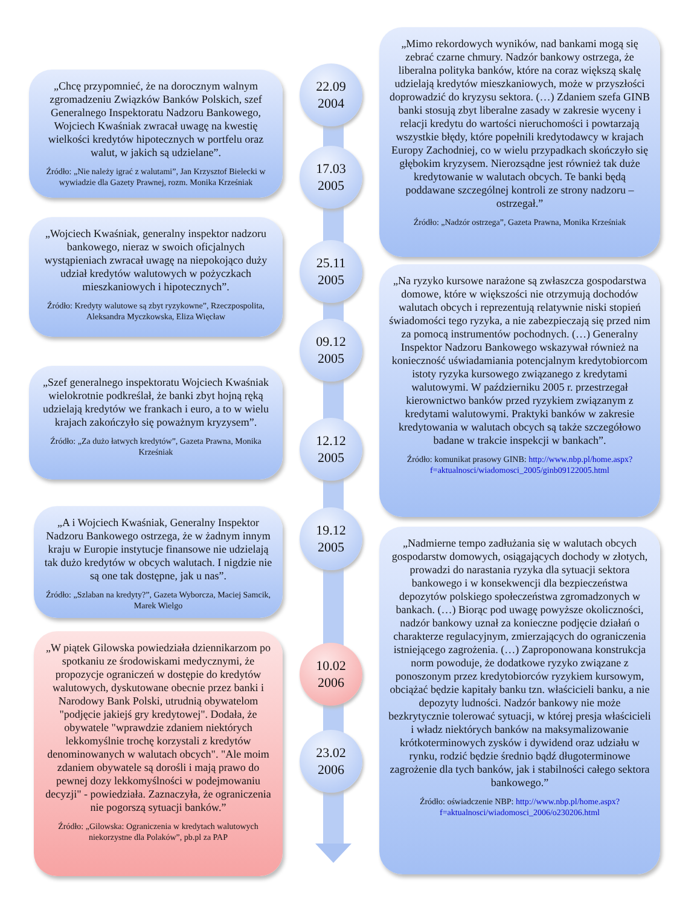„Chcę przypomnieć, że na dorocznym walnym zgromadzeniu Związków Banków Polskich, szef Generalnego Inspektoratu Nadzoru Bankowego, Wojciech Kwaśniak zwracał uwagę na kwestię wielkości kredytów hipotecznych w portfelu oraz walut, w jakich są udzielane”.
Źródło: „Nie należy igrać z walutami”, Jan Krzysztof Bielecki w wywiadzie dla Gazety Prawnej, rozm. Monika Krześniak
„Wojciech Kwaśniak, generalny inspektor nadzoru bankowego, nieraz w swoich oficjalnych wystąpieniach zwracał uwagę na niepokojąco duży udział kredytów walutowych w pożyczkach mieszkaniowych i hipotecznych”.
Źródło: Kredyty walutowe są zbyt ryzykowne”, Rzeczpospolita, Aleksandra Myczkowska, Eliza Więcław
„Szef generalnego inspektoratu Wojciech Kwaśniak wielokrotnie podkreślał, że banki zbyt hojną ręką udzielają kredytów we frankach i euro, a to w wielu krajach zakończyło się poważnym kryzysem”.
Źródło: „Za dużo łatwych kredytów”, Gazeta Prawna, Monika Krześniak
„A i Wojciech Kwaśniak, Generalny Inspektor Nadzoru Bankowego ostrzega, że w żadnym innym kraju w Europie instytucje finansowe nie udzielają tak dużo kredytów w obcych walutach. I nigdzie nie są one tak dostępne, jak u nas”.
Źródło: „Szlaban na kredyty?”, Gazeta Wyborcza, Maciej Samcik, Marek Wielgo
„W piątek Gilowska powiedziała dziennikarzom po spotkaniu ze środowiskami medycznymi, że propozycje ograniczeń w dostępie do kredytów walutowych, dyskutowane obecnie przez banki i Narodowy Bank Polski, utrudnią obywatelom "podjęcie jakiejś gry kredytowej". Dodała, że obywatele "wprawdzie zdaniem niektórych lekkomyślnie trochę korzystali z kredytów denominowanych w walutach obcych". "Ale moim zdaniem obywatele są dorośli i mają prawo do pewnej dozy lekkomyślności w podejmowaniu decyzji" - powiedziała. Zaznaczyła, że ograniczenia nie pogorszą sytuacji banków.”
Źródło: „Gilowska: Ograniczenia w kredytach walutowych niekorzystne dla Polaków”, pb.pl za PAP
22.09
2004
17.03
2005
25.11
2005
09.12
2005
12.12
2005
19.12
2005
10.02
2006
23.02
2006
„Mimo rekordowych wyników, nad bankami mogą się zebrać czarne chmury. Nadzór bankowy ostrzega, że liberalna polityka banków, które na coraz większą skalę udzielają kredytów mieszkaniowych, może w przyszłości doprowadzić do kryzysu sektora. (…) Zdaniem szefa GINB banki stosują zbyt liberalne zasady w zakresie wyceny i relacji kredytu do wartości nieruchomości i powtarzają wszystkie błędy, które popełnili kredytodawcy w krajach Europy Zachodniej, co w wielu przypadkach skończyło się głębokim kryzysem. Nierozsądne jest również tak duże kredytowanie w walutach obcych. Te banki będą poddawane szczególnej kontroli ze strony nadzoru – ostrzegał.”
Źródło: „Nadzór ostrzega”, Gazeta Prawna, Monika Krześniak
„Na ryzyko kursowe narażone są zwłaszcza gospodarstwa domowe, które w większości nie otrzymują dochodów walutach obcych i reprezentują relatywnie niski stopień świadomości tego ryzyka, a nie zabezpieczają się przed nim za pomocą instrumentów pochodnych. (…) Generalny Inspektor Nadzoru Bankowego wskazywał również na konieczność uświadamiania potencjalnym kredytobiorcom istoty ryzyka kursowego związanego z kredytami walutowymi. W październiku 2005 r. przestrzegał kierownictwo banków przed ryzykiem związanym z kredytami walutowymi. Praktyki banków w zakresie kredytowania w walutach obcych są także szczegółowo badane w trakcie inspekcji w bankach”.
Źródło: komunikat prasowy GINB: http://www.nbp.pl/home.aspx?f=aktualnosci/wiadomosci_2005/ginb09122005.html
„Nadmierne tempo zadłużania się w walutach obcych gospodarstw domowych, osiągających dochody w złotych, prowadzi do narastania ryzyka dla sytuacji sektora bankowego i w konsekwencji dla bezpieczeństwa depozytów polskiego społeczeństwa zgromadzonych w bankach. (…) Biorąc pod uwagę powyższe okoliczności, nadzór bankowy uznał za konieczne podjęcie działań o charakterze regulacyjnym, zmierzających do ograniczenia istniejącego zagrożenia. (…) Zaproponowana konstrukcja norm powoduje, że dodatkowe ryzyko związane z ponoszonym przez kredytobiorców ryzykiem kursowym, obciążać będzie kapitały banku tzn. właścicieli banku, a nie depozyty ludności. Nadzór bankowy nie może bezkrytycznie tolerować sytuacji, w której presja właścicieli i władz niektórych banków na maksymalizowanie krótkoterminowych zysków i dywidend oraz udziału w rynku, rodzić będzie średnio bądź długoterminowe zagrożenie dla tych banków, jak i stabilności całego sektora bankowego.”
Źródło: oświadczenie NBP: http://www.nbp.pl/home.aspx?f=aktualnosci/wiadomosci_2006/o230206.html